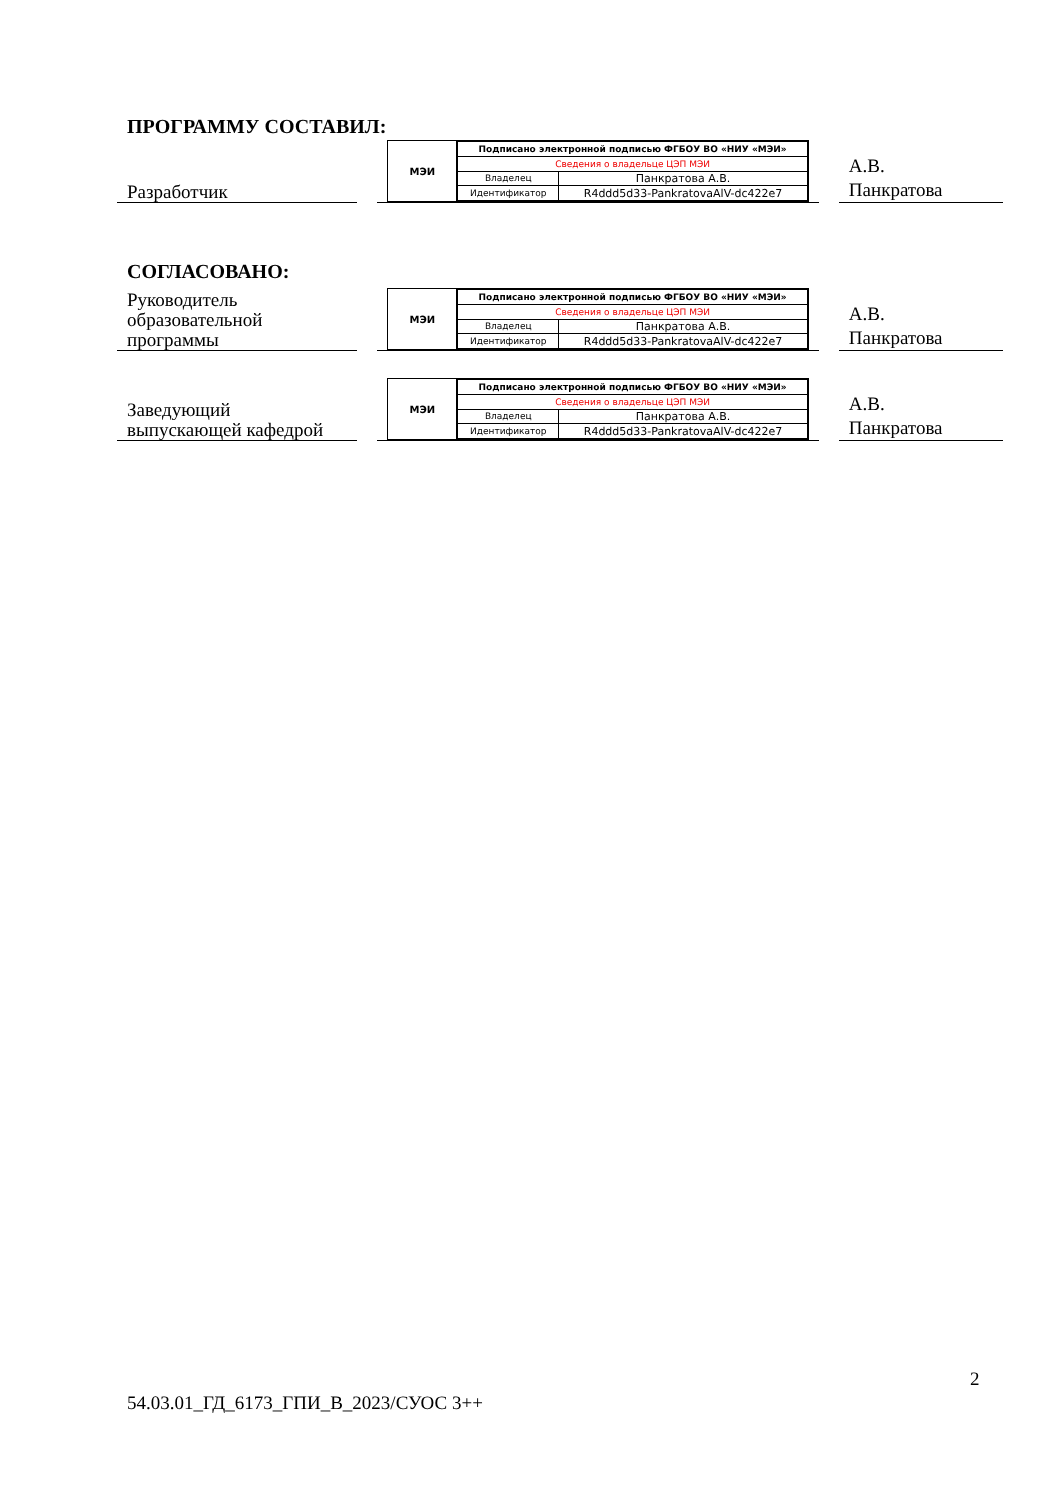ПРОГРАММУ СОСТАВИЛ:
Разработчик
МЭИ
| Подписано электронной подписью ФГБОУ ВО «НИУ «МЭИ» | |
| Сведения о владельце ЦЭП МЭИ | |
| Владелец | Панкратова А.В. |
| Идентификатор | R4ddd5d33-PankratovaAlV-dc422e7 |
А.В.
Панкратова
СОГЛАСОВАНО:
Руководитель
образовательной
программы
МЭИ
| Подписано электронной подписью ФГБОУ ВО «НИУ «МЭИ» | |
| Сведения о владельце ЦЭП МЭИ | |
| Владелец | Панкратова А.В. |
| Идентификатор | R4ddd5d33-PankratovaAlV-dc422e7 |
А.В.
Панкратова
Заведующий
выпускающей кафедрой
МЭИ
| Подписано электронной подписью ФГБОУ ВО «НИУ «МЭИ» | |
| Сведения о владельце ЦЭП МЭИ | |
| Владелец | Панкратова А.В. |
| Идентификатор | R4ddd5d33-PankratovaAlV-dc422e7 |
А.В.
Панкратова
2
54.03.01_ГД_6173_ГПИ_В_2023/СУОС 3++